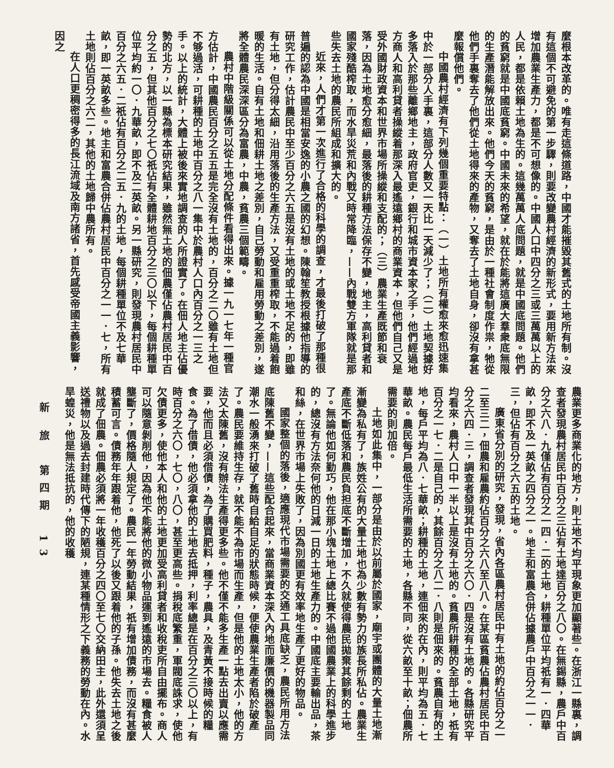麼根本改革的。唯有走這條道路，中國才能摧毀其舊式的土地所有制。沒有這個不可避免的第一步驟，則要改變農村經濟的新形式，要用新方法來增加農業生產力，都是不可想像的。中國人口中四分之三或三萬萬以上的人民，都是依賴土地為生的。這幾萬萬人底問題，就是中國底問題。他們的貧窮就是中國底貧窮。中國未來的希望，就在於能將這廣大羣衆底無限的生產潛能解放出來。他們今天的貧窮，是由於一種社會制度作祟，牠從他們手裏奪去了他們從土地得來的產物，又奪去了土地自身，卻沒有拿甚麼報償他們。
中國農村經濟有下列幾個重要特點：（一）土地所有權愈來愈迅速集中於一部分人手裏，這部分人數又一天比一天減少了；（二）土地契據好多落入於那些離鄉地主，政府官吏，銀行和城市資本家之手，他們經過地方商人和高利貸者操縱着那深入最遙遠鄉村的商業資本，但他們自己又是受外國財政資本和世界市場所操縱和支配的；（三）農業生產既節和衰落，因為土地愈分愈細，最落後的耕種方法保存不變，地主，高利貸者和國家殘酷榨取，而水旱災荒和內戰又時常降臨，——內戰雙方軍隊就是那些失去土地的農民所組成和擴大的。
近來，人們才第一次進行了合格的科學的調查，才最後打破了那種很普遍的認為中國是相當安逸的小農之國的幻想。陳翰笙教授根據他指導的研究工作，估計農民中至少百分之六五是沒有土地的或土地不足的，即雖有土地，但分得太細，沿用落後的生產方法，又受重重榨取，不能過着飽暖的生活。自有土地和佃耕土地之差別，自己勞動和雇用勞動之差別，遂將全體農民深深區分為富農，中農，貧農三個範疇。
農村中階級關係可以從土地分配條件看得出來。據一九一七年一種官方估計，中國農民百分之五五是完全沒有土地的，百分之二〇雖有土地但不够過活，可耕種的土地中百分之八一集中於農村人口內百分之一三之手。以上的統計，大體上被後來實地調查的人所證實了。在佃人地主佔優勢的北方，以一縣為標本研究結果，雖然無土地的佃農僅佔農村居民中百分之五，但其他百分之七〇祇佔有全體耕地百分之三〇以下，每個耕種單位平均約一〇．九華畝，即不及二英畝。另一縣研究，則發現農村居民中百分之六五．二祇佔有百分之二五．九的土地，每個耕種單位不及七華畝，即一英畝多些。地主和富農合併佔農村居民中百分之一一．七，所有土地則佔百分之六二，其他的土地歸中農所有。
在人口更稠密得多的長江流域及南方諸省，首先感受帝國主義影響，因之
農業更多商業化的地方，則土地不均平現象更加顯著些。在浙江一縣裏，調查者發現農村居民中百分之三佔有土地達百分之八〇。在無錫縣，農戶中百分之六八．九僅佔有百分之一四．二的土地，耕種單位平均祇有一．四華畝，即不及一英畝之四分之一。地主和富農合併佔據農戶中百分之一一．三，但佔有百分之六五的土地。
廣東省分別的研究，發現，省內各區農村居民中有土地的約佔百分之一二至三二，佃農和雇農約佔百分之六八至八八。在某區貧農佔農村居民中百分之六四．三，調查者發現其中百分之六〇．四是沒有土地的。各縣研究平均看來，農村人口中一半以上是沒有土地的。貧農所耕種的全部土地，祇有百分之一七．二是自己的，其餘百分之八二．八則是佃來的。貧農自有的土地，每戶平均為八．七華畝；耕種的土地，連佃來的在內，則平均為五．七華畝。農民每戶最低生活所需要的土地，各縣不同，從六畝至十畝；佃農所需要的則加倍。
土地如此集中，一部分是由於以前屬於國家，廟宇或團體的大量土地漸漸變為私有了，族姓公有的大量土地也為少數有勢力的族長所私佔。農業生產底不斷低落和農民負担底不斷增加，不久就使得農民拋棄其餘剩的土地了。無論他如何勤巧，他在那小塊土地上總比賽不過他國農業上的科學進步的，總沒有方法奈何他的日減一日的土地生產力的。中國底主要輸出品，茶和絲，在世界市場上失敗了，因為別國更有效率地生產了更好的物品。
國家整個的落後，適應現代市場需要的交通工具底缺乏，農民所用方法底陳舊不變，——這些配合起來，當商業資本深入內地而廉價的機器製品同潮水一般湧來打破了舊時自給自足的狀態時候，便使農業生產者陷於破產了。農民要維持生存，就不能不為市場而生產，但是他的土地太小，他的方法又太陳舊，沒有辦法生產得更多些。他不僅不能多生產一點去出賣以應需要，他而且必須借債，為了購買肥料，種子，農具，及青黃不接時候的糧食。為了借債，他必須拿他的土地去抵押，利率總是在百分之三〇以上，有時百分之六〇，七〇，八〇，甚至更高些。捐稅底繁重，軍閥底誅求，使他欠債更多，使他本人和他的土地更加受高利貸者和收稅吏所自由擺布。商人可以隨意剝削他，因為他不能將他的微小物品運到遙遠的市場去。糧食被人壟斷了，價格隨人規定了。農民一年勞動結果，祇有增加債務，而沒有甚麼積蓄可言。債務年年跟着他，他死了以後又跟着他的子孫。他失去土地之後就成了佃農。佃農必須將一年收穫百分之四〇至七〇交納田主，此外還須呈送禮物以及過去封建時代傳下的陋規，連某種情形之下義務的勞動在內。水旱蝗災，他是無法抵抗的，他的收穫
新 旅　第四期　13